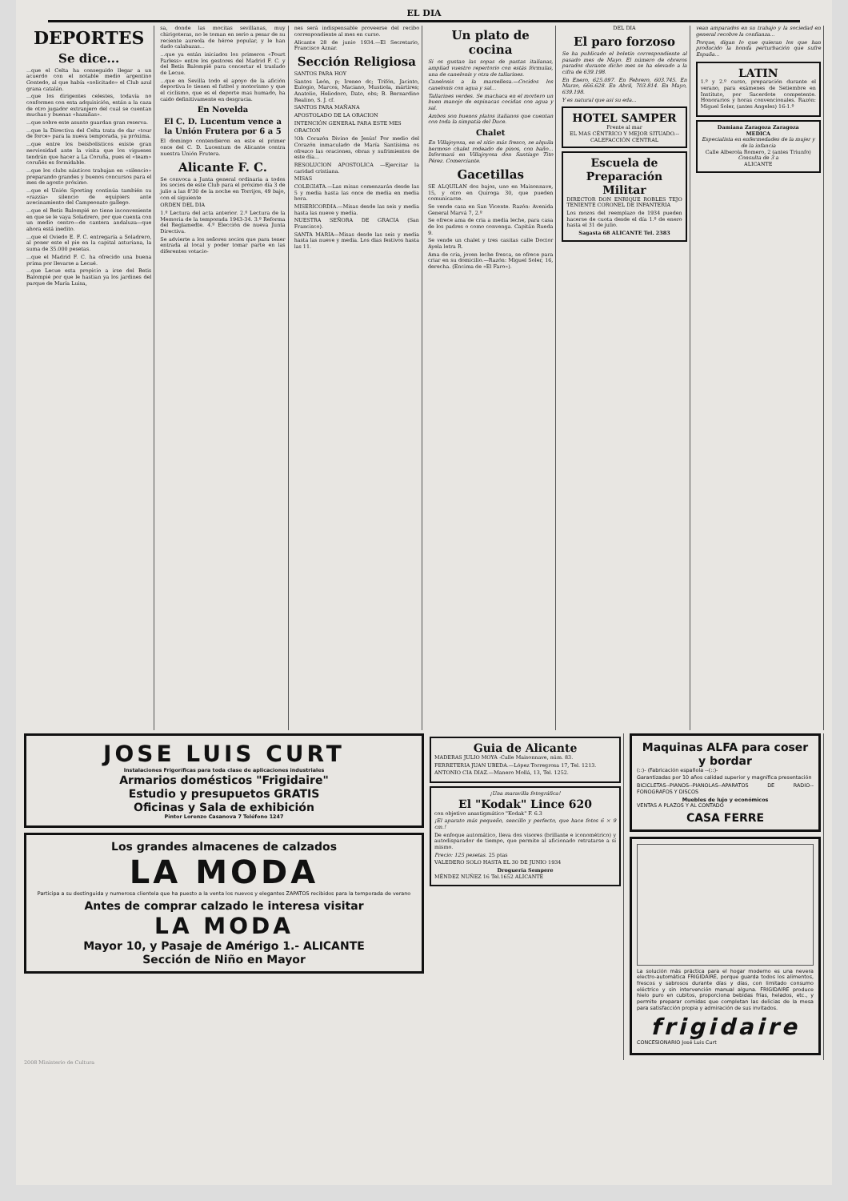EL DIA
DEPORTES
Se dice...
...que el Celta ha conseguido llegar a un acuerdo con el notable medio argentino Gontedo, al que había «solicitado» el Club azul grana catalán.
...que los dirigentes celestes, todavía no conformes con esta adquisición, están a la caza de otro jugador extranjero del cual se cuentan muchas y buenas «hazañas».
...que sobre este asunto guardan gran reserva.
...que la Directiva del Celta trata de dar «tour de force» para la nueva temporada, ya próxima.
...que entre los beisbolísticos existe gran nerviosidad ante la visita que los vigueses tendrán que hacer a La Coruña, pues el «team» coruñés es formidable.
...que los clubs náuticos trabajan en «silencio» preparando grandes y buenos concursos para el mes de agosto próximo.
...que el Unión Sporting continúa también su «razzia» silencio de equipiers ante avecinamiento del Campeonato gallego.
...que el Betis Balompié no tiene inconveniente en que se le vaya Soladrero, por que cuenta con un medio centro—de cantera andaluza—que ahora está inedito.
...que el Oviedo E. F. C. entregaría a Soladrero, al poner este el pie en la capital asturiana, la suma de 35.000 pesetas.
...que el Madrid F. C. ha ofrecido una buena prima por llevarse a Lecué.
...que Lecue esta propicio a irse del Betis Balompié por que le hastian ya los jardines del parque de María Luisa,
sa, donde las mocitas sevillanas, muy chirigoteras, no le toman en serio a pesar de su reciente aureola de héroe popular, y le han dado calabazas...
...que ya están iniciados los primeros «Pourt Parless» entre los gestores del Madrid F. C. y del Betis Balompié para concertar el traslado de Lecue.
...que en Sevilla todo el apoyo de la afición deportiva lo tienen el futbol y motorismo y que el ciclismo, que es el deporte mas humado, ha caido definitivamente en desgracia.
En Novelda
El C. D. Lucentum vence a la Unión Frutera por 6 a 5
El domingo contendieron en este el primer once del C. D. Lucentum de Alicante contra nuestra Unión Frutera.
Alicante F. C.
Se convoca a Junta general ordinaria a todos los socios de este Club para el próximo día 3 de julio a las 8'30 de la noche en Torrijos, 49 bajo, con el siguiente
ORDEN DEL DIA
1.º Lectura del acta anterior. 2.º Lectura de la Memoria de la temporada 1943-34. 3.º Reforma del Reglamedte. 4.º Elección de nueva Junta Directiva.
Se advierte a los señores socios que para tener entrada al local y poder tomar parte en las diferentes votacio-
nes será indispensable proveerse del recibo correspondiente al mes en curso.
Alicante 28 de junio 1934.—El Secretario, Francisco Aznar.
Sección Religiosa
SANTOS PARA HOY
Santos León, p; Ireneo dc; Trifón, Jacinto, Eulogio, Marcos, Maciano, Mustiola, mártires; Anatolio, Heliodoro, Dato, obs; B. Bernardino Realino, S. J. cf.
SANTOS PARA MAÑANA
APOSTOLADO DE LA ORACION
INTENCIÓN GENERAL PARA ESTE MES
ORACION
!Oh Corazón Divino de Jesús! Por medio del Corazón inmaculado de María Santísima os ofrezco las oraciones, obras y sufrimientos de este día...
RESOLUCION APOSTOLICA —Ejercitar la caridad cristiana.
MISAS
COLEGIATA.—Las misas comenzarán desde las 5 y media hasta las once de media en media hora.
MISERICORDIA.—Misas desde las seis y media hasta las nueve y media.
NUESTRA SEÑORA DE GRACIA (San Francisco).
SANTA MARIA—Misas desde las seis y media hasta las nueve y media. Los dias festivos hasta las 11.
Un plato de cocina
Si os gustan las sopas de pastas italianas, ampliad vuestro repertorio con estás fórmulas, una de canelonis y otra de tallarines.
Canelonis a la marsellesa.—Cocidos los canelonis con agua y sal...
Tallarines verdes. Se machaca en el mortero un buen manojo de espinacas cocidas con agua y sal.
Ambos son buenos platos italianos que cuentan con toda la simpatía del Duce.
Chalet
En Villajoyosa, en el sitio más fresco, se alquila hermoso chalet rodeado de pinos, con baño... Informará en Villajoyosa don Santiago Tito Pérez. Comerciante.
Gacetillas
SE ALQUILAN dos bajos, uno en Maisonnave, 15, y otro en Quiroga 30, que pueden comunicarse.
Se vende casa en San Vicente. Razón: Avenida General Marvá 7, 2.º
Se ofrece ama de cria a media leche, para casa de los padres o como convenga. Capitán Rueda 9.
Se vende un chalet y tres casitas calle Doctor Ayela letra R.
Ama de cria, joven leche fresca, se ofrece para criar en su domicilio.—Razón: Miguel Soler, 16, derecha. (Encima de «El Faro»).
DEL DIA
El paro forzoso
Se ha publicado el boletín correspondiente al pasado mes de Mayo. El número de obreros parados durante dicho mes se ha elevado a la cifra de 639.198.
En Enero, 625.097. En Febrero, 603.745. En Marzo, 666.628. En Abril, 703.814. En Mayo, 639.198.
Y es natural que así su eda...
HOTEL SAMPER
Frente al mar
EL MAS CÉNTRICO Y MEJOR SITUADO.--CALEFACCIÓN CENTRAL
Escuela de Preparación Militar
DIRECTOR DON ENRIQUE ROBLES TEJO TENIENTE CORONEL DE INFANTERIA
Los mozos del reemplazo de 1934 pueden hacerse de cuota desde el día 1.º de enero hasta el 31 de julio.
Sagasta 68 ALICANTE Tel. 2383
vean amparados en su trabajo y la sociedad en general recobre la confianza...
Porque, digan lo que quieran los que han producido la honda perturbación que sufre España...
LATIN
1.º y 2.º curso, preparación durante el verano, para exámenes de Setiembre en Instituto, por Sacerdote competente. Honorarios y horas convencionales. Razón: Miguel Soler, (antes Angeles) 16-1.º
Damiana Zaragoza Zaragoza
MEDICA
Especialista en enfermedades de la mujer y de la infancia
Calle Alberola Romero, 2 (antes Triunfo)
Consulta de 3 a
ALICANTE
JOSE LUIS CURT
Instalaciones Frigoríficas para toda clase de aplicaciones industriales
Armarios domésticos "Frigidaire"
Estudio y presupuetos GRATIS
Oficinas y Sala de exhibición
Pintor Lorenzo Casanova 7 Teléfono 1247
Los grandes almacenes de calzados
LA MODA
Participa a su destinguida y numerosa clientela que ha puesto a la venta los nuevos y elegantes ZAPATOS recibidos para la temporada de verano
Antes de comprar calzado le interesa visitar
LA MODA
Mayor 10, y Pasaje de Amérigo 1.- ALICANTE
Sección de Niño en Mayor
Guia de Alicante
MADERAS JULIO MOYA -Calle Maisonnave, núm. 83.
FERRETERIA JUAN UBEDA.—López Torregrosa 17, Tel. 1213.
ANTONIO CIA DIAZ.—Manero Mollá, 13, Tel. 1252.
¡Una maravilla fotográfica!
El "Kodak" Lince 620
con objetivo anastigmático "Kodak" F. 6.3
¡El aparato más pequeño, sencillo y perfecto, que hace fotos 6 × 9 cm.!
De enfoque automático, lleva dos visores (brillante e iconométrico) y autodisparador de tiempo, que permite al aficionado retratarse a sí mismo.
Precio: 125 pesetas. 25 ptas
VALEDERO SOLO HASTA EL 30 DE JUNIO 1934
Droguería Sempere
MÉNDEZ NUÑEZ 16 Tel.1652 ALICANTE
Maquinas ALFA para coser y bordar
(::)- (Fabricación española --(::)-
Garantizadas por 10 años calidad superior y magnífica presentación
BICICLETAS--PIANOS--PIANOLAS--APARATOS DE RADIO--FONOGRAFOS Y DISCOS
Muebles de lujo y económicos
VENTAS A PLAZOS Y AL CONTADO
CASA FERRE
La solución más práctica para el hogar moderno es una nevera electro-automática FRIGIDAIRE, porque guarda todos los alimentos, frescos y sabrosos durante días y días, con limitado consumo eléctrico y sin intervención manual alguna. FRIGIDAIRE produce hielo puro en cubitos, proporciona bebidas frías, helados, etc., y permite preparar comidas que completan las delicias de la mesa para satisfacción propia y admiración de sus invitados.
frigidaire
CONCESIONARIO José Luis Curt
2008 Ministerio de Cultura